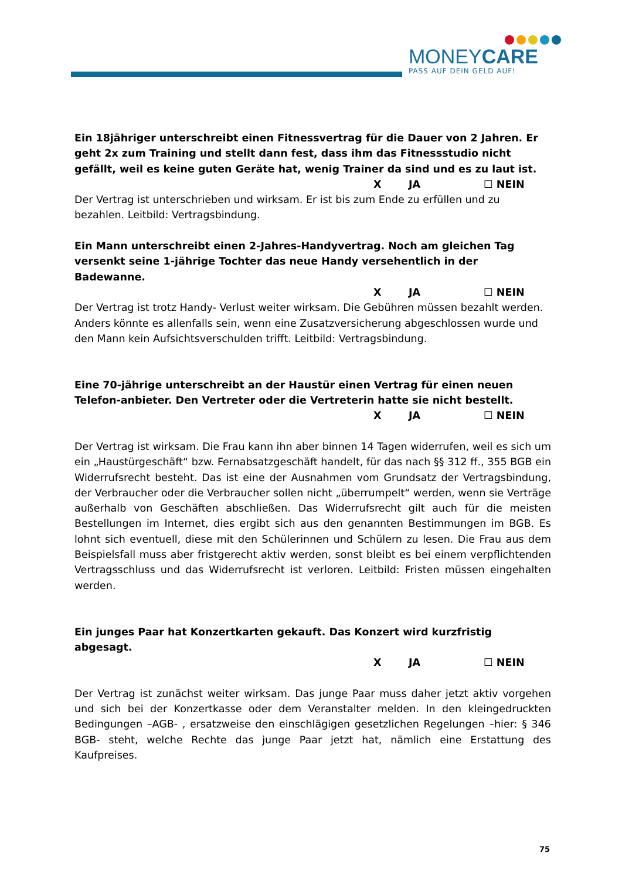MONEYCARE
PASS AUF DEIN GELD AUF!
Ein 18jähriger unterschreibt einen Fitnessvertrag für die Dauer von 2 Jahren. Er geht 2x zum Training und stellt dann fest, dass ihm das Fitnessstudio nicht gefällt, weil es keine guten Geräte hat, wenig Trainer da sind und es zu laut ist.
X JA ☐ NEIN
Der Vertrag ist unterschrieben und wirksam. Er ist bis zum Ende zu erfüllen und zu bezahlen. Leitbild: Vertragsbindung.
Ein Mann unterschreibt einen 2-Jahres-Handyvertrag. Noch am gleichen Tag versenkt seine 1-jährige Tochter das neue Handy versehentlich in der Badewanne.
X JA ☐ NEIN
Der Vertrag ist trotz Handy- Verlust weiter wirksam. Die Gebühren müssen bezahlt werden. Anders könnte es allenfalls sein, wenn eine Zusatzversicherung abgeschlossen wurde und den Mann kein Aufsichtsverschulden trifft. Leitbild: Vertragsbindung.
Eine 70-jährige unterschreibt an der Haustür einen Vertrag für einen neuen Telefon-anbieter. Den Vertreter oder die Vertreterin hatte sie nicht bestellt.
X JA ☐ NEIN
Der Vertrag ist wirksam. Die Frau kann ihn aber binnen 14 Tagen widerrufen, weil es sich um ein „Haustürgeschäft“ bzw. Fernabsatzgeschäft handelt, für das nach §§ 312 ff., 355 BGB ein Widerrufsrecht besteht. Das ist eine der Ausnahmen vom Grundsatz der Vertragsbindung, der Verbraucher oder die Verbraucher sollen nicht „überrumpelt“ werden, wenn sie Verträge außerhalb von Geschäften abschließen. Das Widerrufsrecht gilt auch für die meisten Bestellungen im Internet, dies ergibt sich aus den genannten Bestimmungen im BGB. Es lohnt sich eventuell, diese mit den Schülerinnen und Schülern zu lesen. Die Frau aus dem Beispielsfall muss aber fristgerecht aktiv werden, sonst bleibt es bei einem verpflichtenden Vertragsschluss und das Widerrufsrecht ist verloren. Leitbild: Fristen müssen eingehalten werden.
Ein junges Paar hat Konzertkarten gekauft. Das Konzert wird kurzfristig abgesagt.
X JA ☐ NEIN
Der Vertrag ist zunächst weiter wirksam. Das junge Paar muss daher jetzt aktiv vorgehen und sich bei der Konzertkasse oder dem Veranstalter melden. In den kleingedruckten Bedingungen –AGB- , ersatzweise den einschlägigen gesetzlichen Regelungen –hier: § 346 BGB- steht, welche Rechte das junge Paar jetzt hat, nämlich eine Erstattung des Kaufpreises.
75